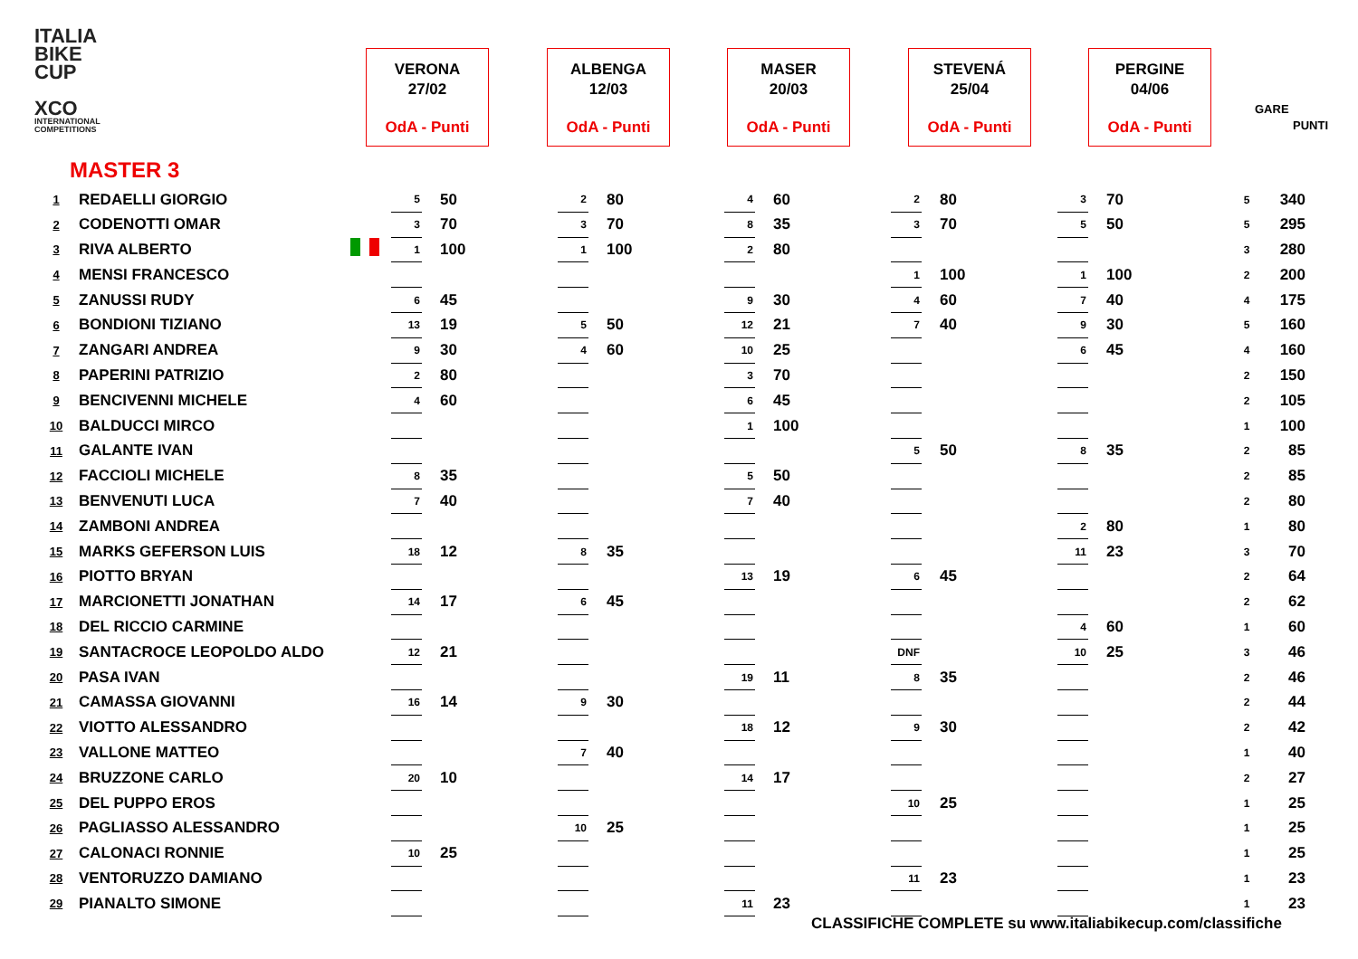ITALIA
BIKE
CUP
XCO
INTERNATIONAL
COMPETITIONS
VERONA
27/02
OdA - Punti
ALBENGA
12/03
OdA - Punti
MASER
20/03
OdA - Punti
STEVENÁ
25/04
OdA - Punti
PERGINE
04/06
OdA - Punti
GARE
PUNTI
MASTER 3
| 1 | REDAELLI GIORGIO | | 5 | 50 | 2 | 80 | 4 | 60 | 2 | 80 | 3 | 70 | 5 | 340 |
| 2 | CODENOTTI OMAR | | 3 | 70 | 3 | 70 | 8 | 35 | 3 | 70 | 5 | 50 | 5 | 295 |
| 3 | RIVA ALBERTO | | 1 | 100 | 1 | 100 | 2 | 80 | | | | | 3 | 280 |
| 4 | MENSI FRANCESCO | | | | | | | | 1 | 100 | 1 | 100 | 2 | 200 |
| 5 | ZANUSSI RUDY | | 6 | 45 | | | 9 | 30 | 4 | 60 | 7 | 40 | 4 | 175 |
| 6 | BONDIONI TIZIANO | | 13 | 19 | 5 | 50 | 12 | 21 | 7 | 40 | 9 | 30 | 5 | 160 |
| 7 | ZANGARI ANDREA | | 9 | 30 | 4 | 60 | 10 | 25 | | | 6 | 45 | 4 | 160 |
| 8 | PAPERINI PATRIZIO | | 2 | 80 | | | 3 | 70 | | | | | 2 | 150 |
| 9 | BENCIVENNI MICHELE | | 4 | 60 | | | 6 | 45 | | | | | 2 | 105 |
| 10 | BALDUCCI MIRCO | | | | | | 1 | 100 | | | | | 1 | 100 |
| 11 | GALANTE IVAN | | | | | | | | 5 | 50 | 8 | 35 | 2 | 85 |
| 12 | FACCIOLI MICHELE | | 8 | 35 | | | 5 | 50 | | | | | 2 | 85 |
| 13 | BENVENUTI LUCA | | 7 | 40 | | | 7 | 40 | | | | | 2 | 80 |
| 14 | ZAMBONI ANDREA | | | | | | | | | | 2 | 80 | 1 | 80 |
| 15 | MARKS GEFERSON LUIS | | 18 | 12 | 8 | 35 | | | | | 11 | 23 | 3 | 70 |
| 16 | PIOTTO BRYAN | | | | | | 13 | 19 | 6 | 45 | | | 2 | 64 |
| 17 | MARCIONETTI JONATHAN | | 14 | 17 | 6 | 45 | | | | | | | 2 | 62 |
| 18 | DEL RICCIO CARMINE | | | | | | | | | | 4 | 60 | 1 | 60 |
| 19 | SANTACROCE LEOPOLDO ALDO | | 12 | 21 | | | | | DNF | | 10 | 25 | 3 | 46 |
| 20 | PASA IVAN | | | | | | 19 | 11 | 8 | 35 | | | 2 | 46 |
| 21 | CAMASSA GIOVANNI | | 16 | 14 | 9 | 30 | | | | | | | 2 | 44 |
| 22 | VIOTTO ALESSANDRO | | | | | | 18 | 12 | 9 | 30 | | | 2 | 42 |
| 23 | VALLONE MATTEO | | | | 7 | 40 | | | | | | | 1 | 40 |
| 24 | BRUZZONE CARLO | | 20 | 10 | | | 14 | 17 | | | | | 2 | 27 |
| 25 | DEL PUPPO EROS | | | | | | | | 10 | 25 | | | 1 | 25 |
| 26 | PAGLIASSO ALESSANDRO | | | | 10 | 25 | | | | | | | 1 | 25 |
| 27 | CALONACI RONNIE | | 10 | 25 | | | | | | | | | 1 | 25 |
| 28 | VENTORUZZO DAMIANO | | | | | | | | 11 | 23 | | | 1 | 23 |
| 29 | PIANALTO SIMONE | | | | | | 11 | 23 | | | | | 1 | 23 |
CLASSIFICHE COMPLETE su www.italiabikecup.com/classifiche